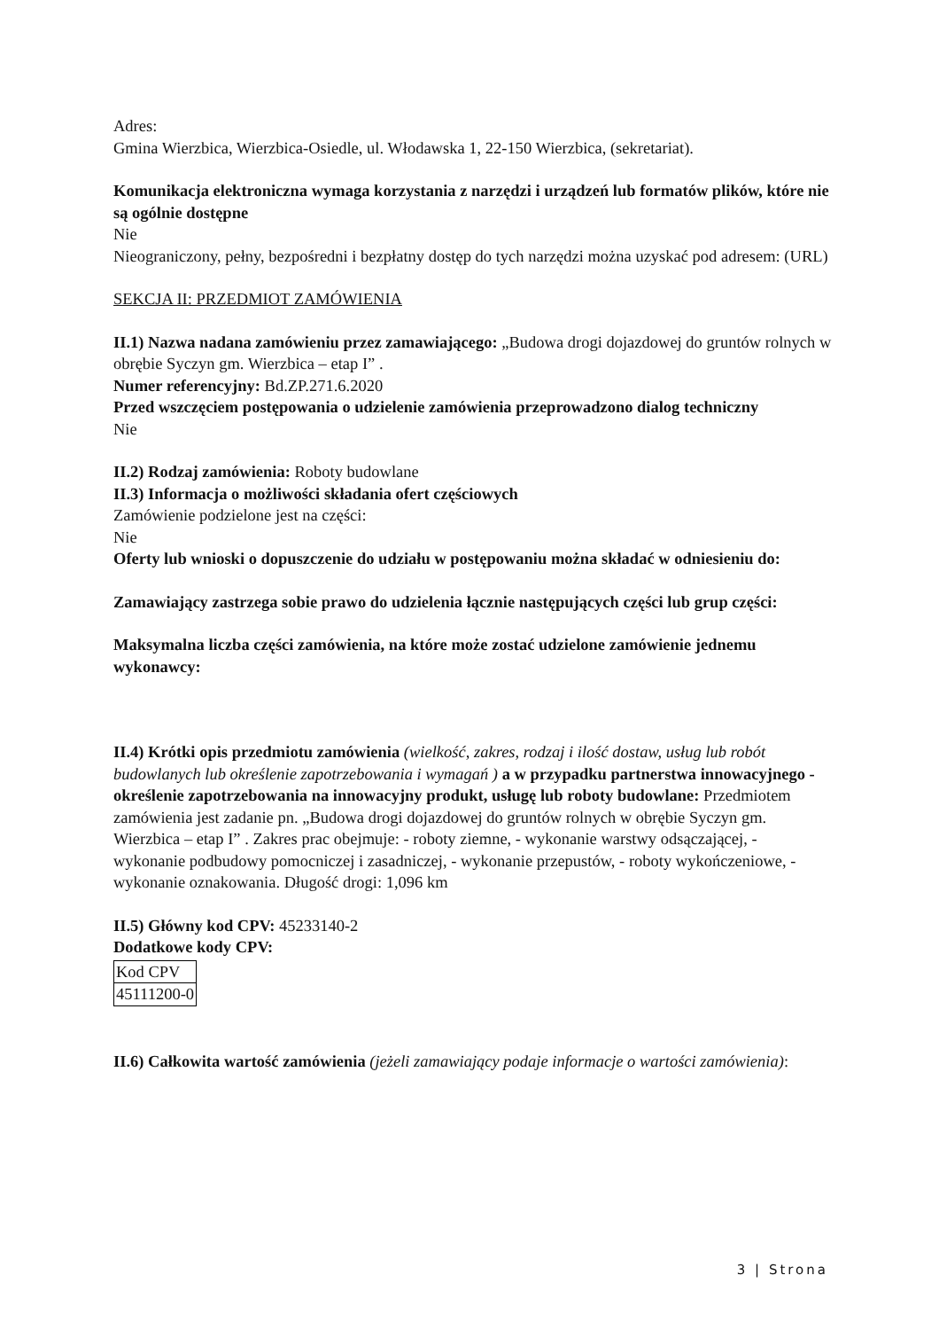Adres:
Gmina Wierzbica, Wierzbica-Osiedle, ul. Włodawska 1, 22-150 Wierzbica, (sekretariat).
Komunikacja elektroniczna wymaga korzystania z narzędzi i urządzeń lub formatów plików, które nie są ogólnie dostępne
Nie
Nieograniczony, pełny, bezpośredni i bezpłatny dostęp do tych narzędzi można uzyskać pod adresem: (URL)
SEKCJA II: PRZEDMIOT ZAMÓWIENIA
II.1) Nazwa nadana zamówieniu przez zamawiającego: „Budowa drogi dojazdowej do gruntów rolnych w obrębie Syczyn gm. Wierzbica – etap I” .
Numer referencyjny: Bd.ZP.271.6.2020
Przed wszczęciem postępowania o udzielenie zamówienia przeprowadzono dialog techniczny
Nie
II.2) Rodzaj zamówienia: Roboty budowlane
II.3) Informacja o możliwości składania ofert częściowych
Zamówienie podzielone jest na części:
Nie
Oferty lub wnioski o dopuszczenie do udziału w postępowaniu można składać w odniesieniu do:
Zamawiający zastrzega sobie prawo do udzielenia łącznie następujących części lub grup części:
Maksymalna liczba części zamówienia, na które może zostać udzielone zamówienie jednemu wykonawcy:
II.4) Krótki opis przedmiotu zamówienia (wielkość, zakres, rodzaj i ilość dostaw, usług lub robót budowlanych lub określenie zapotrzebowania i wymagań ) a w przypadku partnerstwa innowacyjnego - określenie zapotrzebowania na innowacyjny produkt, usługę lub roboty budowlane: Przedmiotem zamówienia jest zadanie pn. „Budowa drogi dojazdowej do gruntów rolnych w obrębie Syczyn gm. Wierzbica – etap I” . Zakres prac obejmuje: - roboty ziemne, - wykonanie warstwy odsączającej, - wykonanie podbudowy pomocniczej i zasadniczej, - wykonanie przepustów, - roboty wykończeniowe, - wykonanie oznakowania. Długość drogi: 1,096 km
II.5) Główny kod CPV: 45233140-2
Dodatkowe kody CPV:
| Kod CPV |
| 45111200-0 |
II.6) Całkowita wartość zamówienia (jeżeli zamawiający podaje informacje o wartości zamówienia):
3 | Strona